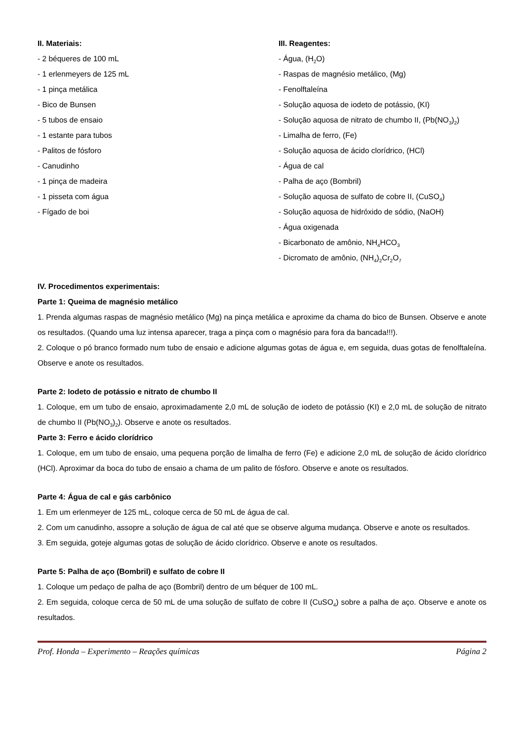II. Materiais:
- 2 béqueres de 100 mL
- 1 erlenmeyers de 125 mL
- 1 pinça metálica
- Bico de Bunsen
- 5 tubos de ensaio
- 1 estante para tubos
- Palitos de fósforo
- Canudinho
- 1 pinça de madeira
- 1 pisseta com água
- Fígado de boi
III. Reagentes:
- Água, (H<sub>2</sub>O)
- Raspas de magnésio metálico, (Mg)
- Fenolftaleína
- Solução aquosa de iodeto de potássio, (KI)
- Solução aquosa de nitrato de chumbo II, (Pb(NO<sub>3</sub>)<sub>2</sub>)
- Limalha de ferro, (Fe)
- Solução aquosa de ácido clorídrico, (HCl)
- Água de cal
- Palha de aço (Bombril)
- Solução aquosa de sulfato de cobre II, (CuSO<sub>4</sub>)
- Solução aquosa de hidróxido de sódio, (NaOH)
- Água oxigenada
- Bicarbonato de amônio, NH<sub>4</sub>HCO<sub>3</sub>
- Dicromato de amônio, (NH<sub>4</sub>)<sub>2</sub>Cr<sub>2</sub>O<sub>7</sub>
IV. Procedimentos experimentais:
Parte 1: Queima de magnésio metálico
1. Prenda algumas raspas de magnésio metálico (Mg) na pinça metálica e aproxime da chama do bico de Bunsen. Observe e anote os resultados. (Quando uma luz intensa aparecer, traga a pinça com o magnésio para fora da bancada!!!).
2. Coloque o pó branco formado num tubo de ensaio e adicione algumas gotas de água e, em seguida, duas gotas de fenolftaleína. Observe e anote os resultados.
Parte 2: Iodeto de potássio e nitrato de chumbo II
1. Coloque, em um tubo de ensaio, aproximadamente 2,0 mL de solução de iodeto de potássio (KI) e 2,0 mL de solução de nitrato de chumbo II (Pb(NO<sub>3</sub>)<sub>2</sub>). Observe e anote os resultados.
Parte 3: Ferro e ácido clorídrico
1. Coloque, em um tubo de ensaio, uma pequena porção de limalha de ferro (Fe) e adicione 2,0 mL de solução de ácido clorídrico (HCl). Aproximar da boca do tubo de ensaio a chama de um palito de fósforo. Observe e anote os resultados.
Parte 4: Água de cal e gás carbônico
1. Em um erlenmeyer de 125 mL, coloque cerca de 50 mL de água de cal.
2. Com um canudinho, assopre a solução de água de cal até que se observe alguma mudança. Observe e anote os resultados.
3. Em seguida, goteje algumas gotas de solução de ácido clorídrico. Observe e anote os resultados.
Parte 5: Palha de aço (Bombril) e sulfato de cobre II
1. Coloque um pedaço de palha de aço (Bombril) dentro de um béquer de 100 mL.
2. Em seguida, coloque cerca de 50 mL de uma solução de sulfato de cobre II (CuSO<sub>4</sub>) sobre a palha de aço. Observe e anote os resultados.
Prof. Honda – Experimento – Reações químicas Página 2